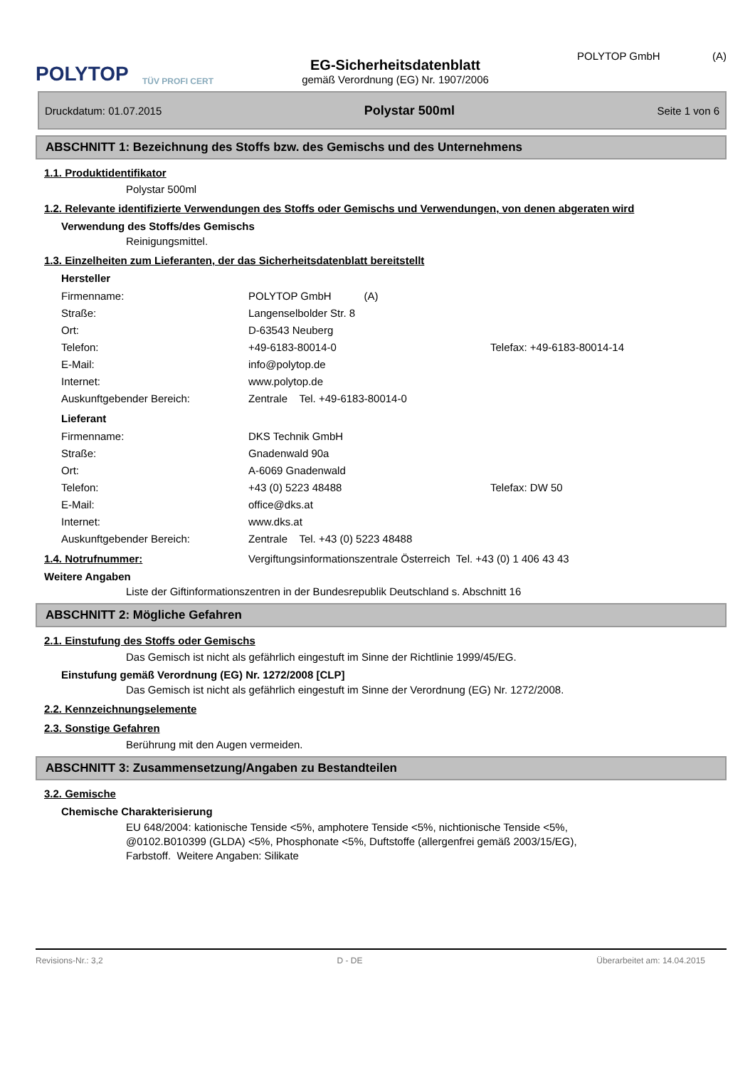POLYTOP
TÜV PROFI CERT
EG-Sicherheitsdatenblatt
gemäß Verordnung (EG) Nr. 1907/2006
POLYTOP GmbH (A)
Druckdatum: 01.07.2015 Polystar 500ml Seite 1 von 6
ABSCHNITT 1: Bezeichnung des Stoffs bzw. des Gemischs und des Unternehmens
1.1. Produktidentifikator
Polystar 500ml
1.2. Relevante identifizierte Verwendungen des Stoffs oder Gemischs und Verwendungen, von denen abgeraten wird
Verwendung des Stoffs/des Gemischs
Reinigungsmittel.
1.3. Einzelheiten zum Lieferanten, der das Sicherheitsdatenblatt bereitstellt
Hersteller
Firmenname: POLYTOP GmbH (A)
Straße: Langenselbolder Str. 8
Ort: D-63543 Neuberg
Telefon: +49-6183-80014-0 Telefax: +49-6183-80014-14
E-Mail: info@polytop.de
Internet: www.polytop.de
Auskunftgebender Bereich: Zentrale Tel. +49-6183-80014-0
Lieferant
Firmenname: DKS Technik GmbH
Straße: Gnadenwald 90a
Ort: A-6069 Gnadenwald
Telefon: +43 (0) 5223 48488 Telefax: DW 50
E-Mail: office@dks.at
Internet: www.dks.at
Auskunftgebender Bereich: Zentrale Tel. +43 (0) 5223 48488
1.4. Notrufnummer: Vergiftungsinformationszentrale Österreich Tel. +43 (0) 1 406 43 43
Weitere Angaben
Liste der Giftinformationszentren in der Bundesrepublik Deutschland s. Abschnitt 16
ABSCHNITT 2: Mögliche Gefahren
2.1. Einstufung des Stoffs oder Gemischs
Das Gemisch ist nicht als gefährlich eingestuft im Sinne der Richtlinie 1999/45/EG.
Einstufung gemäß Verordnung (EG) Nr. 1272/2008 [CLP]
Das Gemisch ist nicht als gefährlich eingestuft im Sinne der Verordnung (EG) Nr. 1272/2008.
2.2. Kennzeichnungselemente
2.3. Sonstige Gefahren
Berührung mit den Augen vermeiden.
ABSCHNITT 3: Zusammensetzung/Angaben zu Bestandteilen
3.2. Gemische
Chemische Charakterisierung
EU 648/2004: kationische Tenside <5%, amphotere Tenside <5%, nichtionische Tenside <5%,
@0102.B010399 (GLDA) <5%, Phosphonate <5%, Duftstoffe (allergenfrei gemäß 2003/15/EG),
Farbstoff. Weitere Angaben: Silikate
Revisions-Nr.: 3,2 D - DE Überarbeitet am: 14.04.2015